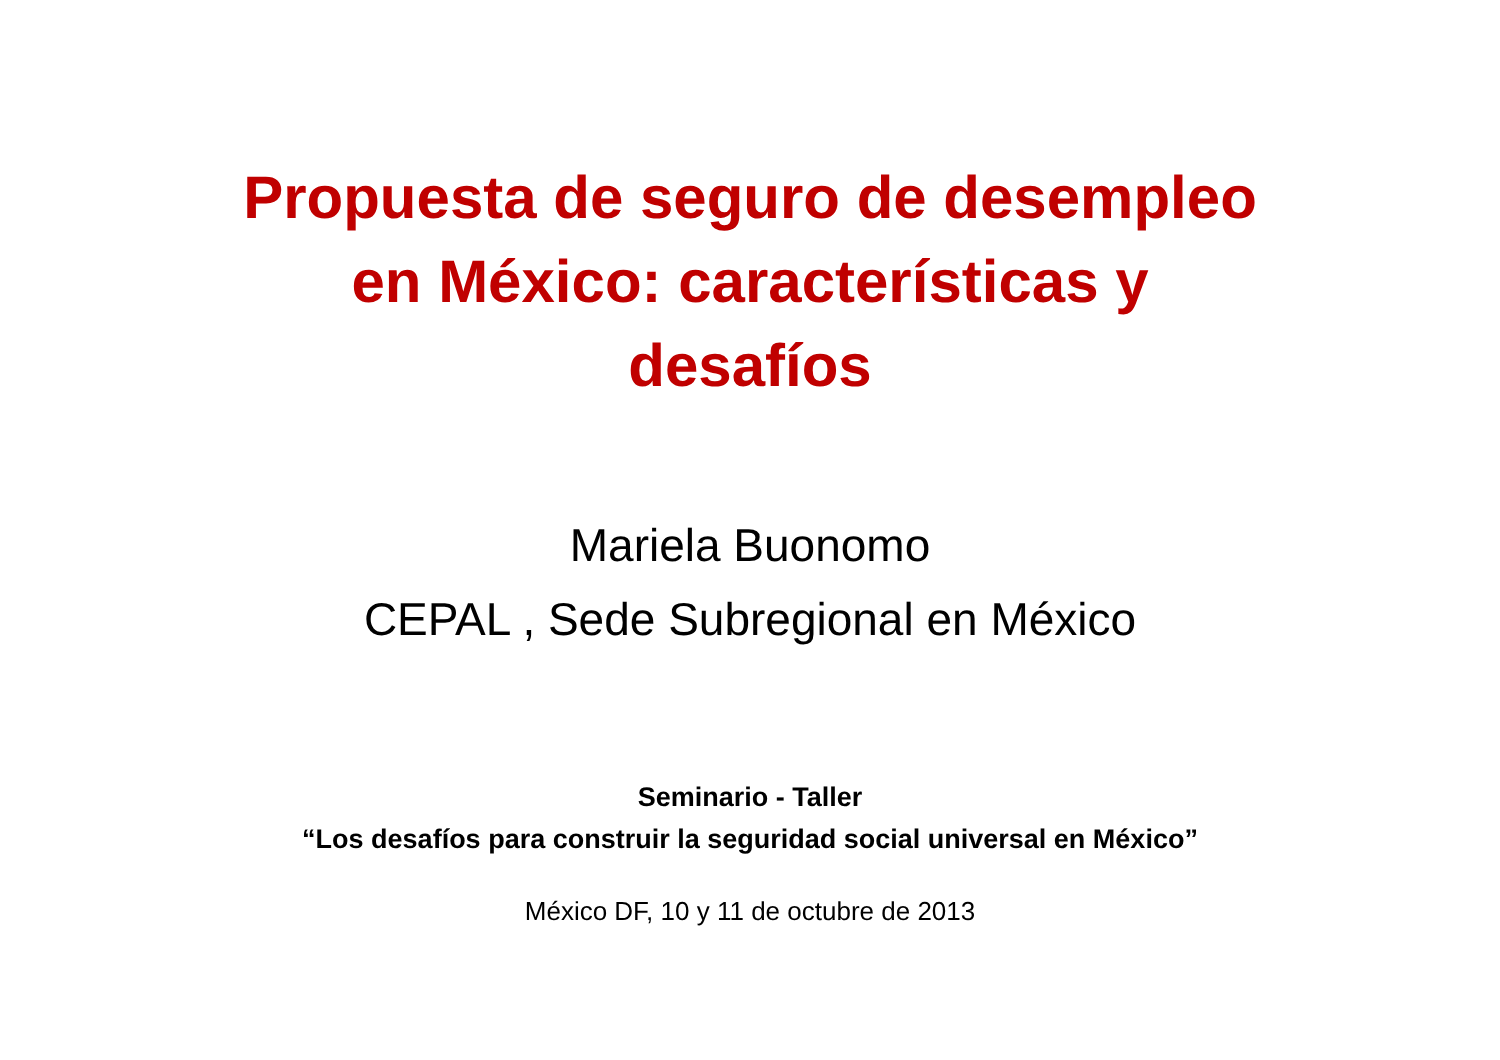Propuesta de seguro de desempleo
en México: características y
desafíos
Mariela Buonomo
CEPAL , Sede Subregional en México
Seminario - Taller
“Los desafíos para construir la seguridad social universal en México”
México DF, 10 y 11 de octubre de 2013